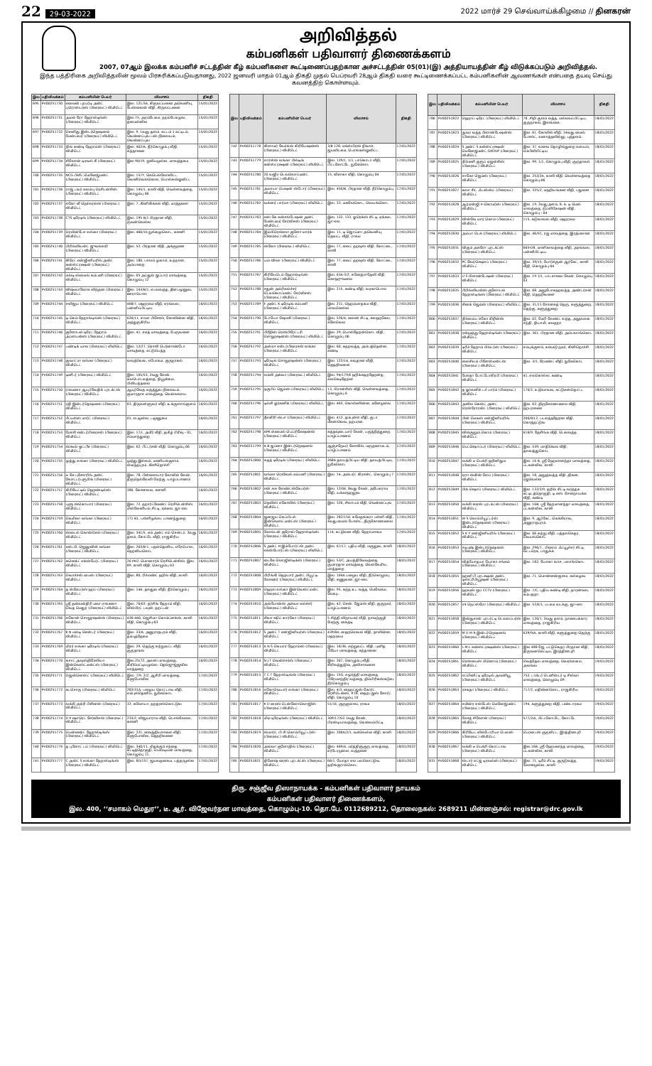22 29-03-2022
2022 மார்ச் 29 செவ்வாய்க்கிழமை // தினகரன்
அறிவித்தல்
கம்பனிகள் பதிவாளர் திணைக்களம்
2007, 07ஆம் இலக்க கம்பனிச் சட்டத்தின் கீழ் கம்பனிகளை கூட்டிணைப்பதற்கான அச்சட்டத்தின் 05(01)(இ) அத்தியாயத்தின் கீழ் விடுக்கப்படும் அறிவித்தல்.
இந்த பத்திரிகை அறிவித்தலின் மூலம் பிரசுரிக்கப்படுவதானது, 2022 ஜனவரி மாதம் 01ஆம் திகதி முதல் பெப்ரவரி 28ஆம் திகதி வரை கூட்டிணைக்கப்பட்ட கம்பனிகளின் ஆவணங்கள் என்பதை தயவு செய்து கவனத்திற் கொள்ளவும்.
| இல | பதிவிலக்கம் | கம்பனியின் பெயர் | விலாசம் | திகதி |
| --- | --- | --- | --- | --- |
| 695 | PV00251730 | எலைன் புரபர்டி அன்ட் புரொஸ்பர்ஸ் (பிரைவட்) லிமிடெட் | இல. 121/3A, கிருலப்பனை அவெனியு, பேஸ்லைன் வீதி, கிருலப்பனை | 15/01/2022 |
| 696 | PV00251731 | அமல் ரோ ஹோல்டிங்ஸ் (பிரைவட்) லிமிடெட் | இல.75, அரம்பேகம, ஹம்பேகமுவ, தனமல்வில | 15/01/2022 |
| 697 | PV00251732 | செனிது இன்டர்நெஷனல் மேன்பவர் (பிரைவட்) லிமிடெட் | இல. 9, 1வது தளம், கட்டம் 1 கட்டிடம், வென்னப்புவ பஸ் நிலையம், வென்னப்புவ | 15/01/2022 |
| 698 | PV00251733 | நிவ் கண்டி ஹோம்ஸ் (பிரைவட்) லிமிடெட் | இல. 402/A, நீர்கொழும்பு வீதி, கந்தானை | 15/01/2022 |
| 699 | PV00251734 | சிலோன் டிரவல் கீ (பிரைவட்) லிமிடெட் | இல 90/19, ஒலியமுல்ல, மாவத்தகம | 15/01/2022 |
| 700 | PV00251735 | NCG பிலீட் மெனேஜ்மன்ட் (பிரைவட்) லிமிடெட் | இல. 157Y, கெபெல்லோவிட்ட, வெனிவெல்கொல, பொல்கஸ்ஓவிட்ட | 15/01/2022 |
| 701 | PV00251736 | ராஜ் டவர் கலம்பு ரெசிடன்சிஸ் (பிரைவட்) லிமிடெட் | இல. 145/1, காலி வீதி, வெள்ளவத்தை, கொழும்பு 06 | 15/01/2022 |
| 702 | PV00251737 | எகோ வீ நெச்சுரல்ஸ் (பிரைவட்) லிமிடெட் | இல. 7, கினிகிக்கல் வீதி, மாத்தளை | 15/01/2022 |
| 703 | PV00251738 | CTS டிரேடிங் (பிரைவட்) லிமிடெட் | இல. 195 B/1 பிரதான வீதி, ருவன்வெல்ல | 15/01/2022 |
| 704 | PV00251739 | ரெயின்போ லங்கா (பிரைவட்) லிமிடெட் | இல. 460/1b நுங்கமுகொட, களனி | 15/01/2022 |
| 705 | PV00251740 | பிரில்லியன்ட் ஜுவல்லரி (பிரைவட்) லிமிடெட் | இல. 52, பிரதான வீதி, அக்குறண | 15/01/2022 |
| 706 | PV00251741 | கிரேட் என்ஜினியரிங் அன்ட் கன்ஸ்ட்ரக்ஷன் (பிரைவட்) லிமிடெட் | இல. 180, பாலம் முகாம், உஹான, அம்பாறை | 15/01/2022 |
| 707 | PV00251742 | மல்டி ஸ்மைல் கம்பனி (பிரைவட்) லிமிடெட் | இல. 05 அப்துல் ஜப்பார் மாவத்தை, கொழும்பு 12 | 15/01/2022 |
| 708 | PV00251743 | விஷ்வாலோக விந்தன (பிரைவட்) லிமிடெட் | இல. 143/B/1, எபலவத்த, தீனபமுனுவ, ஊராபொல | 15/01/2022 |
| 709 | PV00251744 | சவிஜய (பிரைவட்) லிமிடெட் | 468/7, மஹரகம வீதி, எரவ்வல, பன்னிப்பிட்டிய. | 16/01/2022 |
| 710 | PV00251745 | டி.கெம் ஹோல்டிங்ஸ் (பிரைவட்) லிமிடெட் | 626/11, சாமா பிளேஸ், கோவின்ன வீதி, அத்துருகிரிய | 16/01/2022 |
| 711 | PV00251746 | குளோபல் டிரேட் ஹோம் அப்ளயன்ஸ் (பிரைவட்) லிமிடெட் | இல. 41, சமத் மாவத்தை, பேருவளை | 16/01/2022 |
| 712 | PV00251747 | பண்டிக் யால (பிரைவட்) லிமிடெட் | இல. 12/27, ரொலி பெர்னாண்டோ மாவத்தை, கட்டுபெத்த | 16/01/2022 |
| 713 | PV00251748 | குவாட்ரா லங்கா (பிரைவட்) லிமிடெட் | வலத்வெவ, எபோகம, குருநாகல் | 16/01/2022 |
| 714 | PV00251749 | டினீடர் (பிரைவட்) லிமிடெட் | இல. 105/53, 2வது லேன், கலபொடவத்தை, நியூன்கம, பிலியந்தலை | 16/01/2022 |
| 715 | PV00251750 | ராவணா ஆயுர்வேதிக் புரடக்ட்ஸ் (பிரைவட்) லிமிடெட் | ஆயுர்வேத மருத்துவ நிலையம், குமாரதாச மாவத்தை, வெல்லவாய | 16/01/2022 |
| 716 | PV00251751 | ரதி இன்டர்நெஷனல் (பிரைவட்) லிமிடெட் | 03, திருவள்ளுவர் வீதி, உக்குளாங்குளம் | 16/01/2022 |
| 717 | PV00251752 | பீப்பள்ஸ் மார்ட் (பிரைவட்) லிமிடெட் | 01, எபமுல்ல, பமுனுகம | 16/01/2022 |
| 718 | PV00251753 | மோசி என்டர்பிரைசஸ் (பிரைவட்) லிமிடெட் | இல. 17/c, அமீர் வீதி, தமிழ் பிரிவு - 01, சம்மாந்துறை | 16/01/2022 |
| 719 | PV00251754 | ஸ்கூல் ஒப் பீச (பிரைவட்) லிமிடெட் | இல. 62, பீட்டர்சன் வீதி, கொழும்பு 06 | 16/01/2022 |
| 720 | PV00251755 | முத்து லங்கா (பிரைவட்) லிமிடெட் | முத்து இல்லம், மணியங்குளம், ஸ்கந்தபுரம், கிளிநொச்சி | 16/01/2022 |
| 721 | PV00251756 | டீ கே புளோரிங் அன்ட் வோட்டர்புரூபிங் (பிரைவட்) லிமிடெட் | இல. 78, பிள்ளையார் கோவில் லேன், திருநெல்வேலி மேற்கு, யாழ்ப்பாணம் | 16/01/2022 |
| 722 | PV00251757 | கிரியேட்டிவ் ஹெண்டில்ஸ் (பிரைவட்) லிமிடெட் | 380, கோனவல, களனி | 16/01/2022 |
| 723 | PV00251758 | புளு ஸ்கொயார் (பிரைவட்) லிமிடெட் | இல. 72, ஹார்ட்லேண்ட் ரெசிடென்சிஸ், மில்லேனியம் சிட்டி, ஏக்கல, ஜா-எல | 16/01/2022 |
| 724 | PV00251759 | கெமிலா லங்கா (பிரைவட்) லிமிடெட் | 171 B1, பள்ளிமுல்ல, பாணந்துறை | 16/01/2022 |
| 725 | PV00251760 | ஸ்டைல் கொன்செல் (பிரைவட்) லிமிடெட் | இல. 341/5, எம் அன்ட் எம் சென்டர், 2வது தளம், கோட்டே வீதி, ராஜகிரிய | 16/01/2022 |
| 726 | PV00251761 | எஸ்.பி. ஜெனுவின் லங்கா (பிரைவட்) லிமிடெட் | இல. 263/B-1, பதல்தெனிய, எரேபொல, எஹலியகொட | 16/01/2022 |
| 727 | PV00251762 | கனெக்ட் எக்ஸ்பேர்ட் (பிரைவட்) லிமிடெட் | 26 PH2, மொனார்க் ரெசிடென்சிஸ், இல. 89, காலி வீதி, கொழும்பு 03 | 16/01/2022 |
| 728 | PV00251763 | வொச்சஸ் பைஸ் (பிரைவட்) லிமிடெட் | இல. 80, ரிச்மண்ட் ஹில் வீதி, காலி | 16/01/2022 |
| 729 | PV00251764 | த ஸ்கேபர்ஸ் ஹப் (பிரைவட்) லிமிடெட் | இல. 14A, தலதுவ வீதி, நீர்கொழும்பு | 16/01/2022 |
| 730 | PV00251765 | ஸ்ரீ தன்வன்திரி மகா ராவணா வெத மெதுர (பிரைவட்) லிமிடெட் | இல. 76/02, நர்சிங் ஹோம் வீதி, வில்பிரட் டவுன், ஹட்டன் | 16/01/2022 |
| 731 | PV00251766 | எகோன் சொலூஷன்ஸ் (பிரைவட்) லிமிடெட் | 436-440, ஜெசிமா கொம்ப்ளக்ஸ், காலி வீதி, கொழும்பு-03 | 16/01/2022 |
| 732 | PV00251767 | K N மல்டி சென்டர் (பிரைவட்) லிமிடெட் | இல. 33/A, அனுராதபுரம் வீதி, தம்புத்தேகம | 16/01/2022 |
| 733 | PV00251769 | மிரர் லங்கா டிரேடிங் (பிரைவட்) லிமிடெட் | இல. 29, தெற்கு சுற்றுவட்ட வீதி, குருநாகல் | 16/01/2022 |
| 734 | PV00251770 | கசாட் அவுஸ்திரேலியா இன்வெஸ்ட்மன்ட்ஸ் (பிரைவட்) லிமிடெட் | இல.25/72, அலஸ் மாவத்தை, கிரிமெட்டியமுல்ல, தெல்ஜுஜ்ஜவில மாத்தறை | 16/01/2022 |
| 735 | PV00251771 | ஜென்னெஸ்ட் (பிரைவட்) லிமிடெட் | இல. 7/9, 2/2, ஆசிரி மாவத்தை, களுபோவில | 17/01/2022 |
| 736 | PV00251772 | கடசொரு (பிரைவட்) லிமிடெட் | 283/31A, பழைய கொட்டாவ வீதி, எம்புல்தெனிய, நுகேகொட | 17/01/2022 |
| 737 | PV00251773 | லக்கி அக்ரி பிசினஸ் (பிரைவட்) லிமிடெட் | 32, கலோயா, ஹதரஸ்கொட்டுவ | 17/01/2022 |
| 738 | PV00251774 | D P ஷாரெட் சேர்விசஸ் (பிரைவட்) லிமிடெட் | 233/2, விஜயாராம வீதி, பொல்லேகல, களனி | 17/01/2022 |
| 739 | PV00251775 | பென்னன்ட் ஹோல்டிங்ஸ் (பிரைவட்) லிமிடெட் | இல. 221, வைத்தியசாலை வீதி, களுபோவில, தெஹிவளை | 17/01/2022 |
| 740 | PV00251776 | த புளோட் பப் (பிரைவட்) லிமிடெட் | இல. 340/11, மிதக்கும் சந்தை கட்டித்தொகுதி, பெஸ்டியன் மாவத்தை, கொழும்பு 11, | 17/01/2022 |
| 741 | PV00251777 | C அன்ட் S லங்கா ஹோல்டிங்ஸ் (பிரைவட்) லிமிடெட் | இல. 8D/157, ஜயவதனகம, பத்தரமுல்ல | 17/01/2022 |
| இல | பதிவிலக்கம் | கம்பனியின் பெயர் | விலாசம் | திகதி |
| --- | --- | --- | --- | --- |
| 742 | PV00251778 | கிளாமர் வேர்க்ஸ் கிரியேஷன்ஸ் (பிரைவட்) லிமிடெட் | 3/B 128, எக்ஸ்பிரஸ் நிவாச, ஜயவிபகம, பொல்கஸ்ஓவிட்ட. | 17/01/2022 |
| 743 | PV00251779 | சார்ள்ஸ் லங்கா பில்டிங் கன்ஸ்ட்ரக்ஷன் (பிரைவட்) லிமிடெட் | இல. 129/1, 1/1, பாகொடா வீதி, பிட்டகோட்டே, நுகேகொட | 17/01/2022 |
| 744 | PV00251780 | 20 வஜிர டெவலொப்மன்ட் (பிரைவட்) லிமிடெட் | 15, விசாகா வீதி, கொழும்பு 04 | 17/01/2022 |
| 745 | PV00251781 | அமாயா பெஷன் ஸ்டோர் (பிரைவட்) லிமிடெட் | இல. 450/B, பிரதான வீதி, நீர்கொழும்பு | 17/01/2022 |
| 746 | PV00251782 | வக்னர் பார்மா (பிரைவட்) லிமிடெட் | இல. 33, மகலேகொட, வெயங்கொட | 17/01/2022 |
| 747 | PV00251783 | எஸ் கே கன்சல்டேஷன் அன்ட் மேன்பவர் சேர்விசஸ் (பிரைவட்) லிமிடெட் | இல. 132, 133, ஓரெக்ஸ் சிட்டி, ஏக்கல, ஜா-எல. | 17/01/2022 |
| 748 | PV00251784 | இம்பிரெஸ்ஸா குளோ மார்க் (பிரைவட்) லிமிடெட் | இல. 11, டி ஜொய்சா அவெனியு, தெவட்ட வீதி, ராகம | 17/01/2022 |
| 749 | PV00251785 | ஸ்லோ (பிரைவட்) லிமிடெட் | இல. 77, லைட் ஹவுஸ் வீதி, கோட்டை, காலி | 17/01/2022 |
| 750 | PV00251786 | யம் விலா (பிரைவட்) லிமிடெட் | இல. 77, லைட் ஹவுஸ் வீதி, கோட்டை, காலி | 17/01/2022 |
| 751 | PV00251787 | கிரியேடெம் ஹோல்டிங்ஸ் (பிரைவட்) லிமிடெட் | இல. 63A-3/2, சுனேத்ராதேவி வீதி, கொஹுவலை | 17/01/2022 |
| 752 | PV00251788 | சதுன் அக்ரிகல்ச்சர் டெவலொப்மன்ட் சேர்விசஸ் (பிரைவட்) லிமிடெட் | இல. 215, கண்டி வீதி, வரகாபொல | 17/01/2022 |
| 753 | PV00251789 | F அன்ட் K டிரேடிங் கம்பனி (பிரைவட்) லிமிடெட் | இல. 211, ஹெம்மாதகம வீதி, மாவனெல்ல | 17/01/2022 |
| 754 | PV00251790 | டோயோ ஷோகி (பிரைவட்) லிமிடெட் | இல. 520/4, லைன் சிட்டி, கலஹகேல, கலேவெல | 17/01/2022 |
| 755 | PV00251791 | பிரீதிஸ் ரெஸ்பிரேட்டரி சொலூஷன்ஸ் (பிரைவட்) லிமிடெட் | இல. 29, பொல்ஹேன்கொட வீதி, கொழும்பு 06 | 17/01/2022 |
| 756 | PV00251792 | அஸ்ரா என்டர்பிரைசஸ் லங்கா (பிரைவட்) லிமிடெட் | இல. 60, கஹவத்த, அம்பத்தென்ன, கண்டி | 17/01/2022 |
| 757 | PV00251793 | டிரேடிங் சொலூஷன்ஸ் (பிரைவட்) லிமிடெட் | இல. 122/1A, கவுதான வீதி, தெஹிவளை | 17/01/2022 |
| 758 | PV00251794 | எம்வி அக்வா (பிரைவட்) லிமிடெட் | இல. 94/179/E ஹிக்கஹஹேன்த, கலகெடிஹேன | 17/01/2022 |
| 759 | PV00251795 | நகுபிப் ஜெம்ஸ் (பிரைவட்) லிமிடெட் | 13, பிரான்சிஸ் வீதி, வெள்ளவத்தை, கொழும்பு 6 | 17/01/2022 |
| 760 | PV00251796 | டில்சி ஓர்கனிக் (பிரைவட்) லிமிடெட் | இல. 463, கொஸ்ஸின்ன, கனேமுல்ல | 17/01/2022 |
| 761 | PV00251797 | நீலகிரி ஸ்பா (பிரைவட்) லிமிடெட் | இல. 412, தம்புள்ள வீதி, குடா மீகஸ்வெவ, ஹபரன. | 17/01/2022 |
| 762 | PV00251798 | APK ஸ்மைல் பெப்ரிகேஷன்ஸ் (பிரைவட்) லிமிடெட் | கந்தவுடையார் லேன், பருத்தித்துறை, யாழ்ப்பாணம் | 17/01/2022 |
| 763 | PV00251799 | A B ஜப்னா இன்டர்நெஷனல் (பிரைவட்) லிமிடெட் | ஆஞ்சநேயர் கோவில், மருதனாமடம், யாழ்ப்பாணம் | 17/01/2022 |
| 764 | PV00251800 | சுதத் டிரேடிங் (பிரைவட்) லிமிடெட் | 268A தலபத்பிட்டிய வீதி, தலபத்பிட்டிய, நுகேகொட | 17/01/2022 |
| 765 | PV00251801 | லங்கா ரெவிவல் கம்பனி (பிரைவட்) லிமிடெட் | இல. 14, அல்பர்ட் கிரசன்ட், கொழும்பு 7 | 17/01/2022 |
| 766 | PV00251802 | என் சுசு லேண்ட்ஸ்கேபர்ஸ் (பிரைவட்) லிமிடெட் | இல. 12/04, 8வது லேன், அபேகராம வீதி, யக்காஹலுவ | 17/01/2022 |
| 767 | PV00251803 | நெவிஸ் எகோவில் (பிரைவட்) லிமிடெட் | இல. 320, சிலாபம் வீதி, வென்னப்புவ | 17/01/2022 |
| 768 | PV00251804 | ஜனஜய கெப்பிடல் இன்வெஸ்ட்மன்ட்ஸ் (பிரைவட்) லிமிடெட் | இல. 282/150, சுமேதங்கரா பள்ளி வீதி, 4வது மைல் போஸ்ட், திருகோணமலை | 17/01/2022 |
| 769 | PV00251805 | கோல்டன் குரோவ் ஹோல்டிங்ஸ் (பிரைவட்) லிமிடெட் | 114, கட்டுவன வீதி, ஹோமாகம. | 17/01/2022 |
| 770 | PV00251806 | S அன்ட் H இம்போர்ட்ஸ் அன்ட் எக்ஸ்போர்ட்ஸ் (பிரைவட்) லிமிடெட் | இல. 67/17, புதிய வீதி, மகுலுவ, காலி | 18/01/2022 |
| 771 | PV00251807 | டைகே லொஜிஸ்டிக்ஸ் (பிரைவட்) லிமிடெட் | இல. 53/C, அயந்திவேவத்தை, குமாரதாச மாவத்தை, வெல்வேரிய, மாத்தறை | 18/01/2022 |
| 772 | PV00251808 | பிரிங்கி ஹெயார் அன்ட் பியூட்டி கோணர் (பிரைவட்) லிமிடெட் | இல. 104A பழைய வீதி, நீர்கொழும்பு வீதி, கணுவன, ஜா-எல. | 18/01/2022 |
| 773 | PV00251809 | ஹெல லங்கா இன்வெஸ்ட்மன்ட் (பிரைவட்) லிமிடெட் | இல. 95, கந்த உட வத்த, மெலேகம, வேவுட | 18/01/2022 |
| 774 | PV00251810 | அல்போன்ஸ் அக்வா கல்ச்சர் (பிரைவட்) லிமிடெட் | இல. 42, சென். ஜேம்ஸ் வீதி, குருநகர், யாழ்ப்பாணம் | 18/01/2022 |
| 775 | PV00251811 | சிவா ஷிப் கார்கோ (பிரைவட்) லிமிடெட் | 5 சித்தி விநாயகர் வீதி, நாவற்குழி மேற்கு, கைதடி | 18/01/2022 |
| 776 | PV00251812 | S அன்ட் T என்ஜினியர்ஸ் (பிரைவட்) லிமிடெட் | 439/8A, ஹைலெவல் வீதி, நாவின்ன, மஹரகம | 18/01/2022 |
| 777 | PV00251813 | A N S கெயார் ஹோம்ஸ் (பிரைவட்) லிமிடெட் | இல. 16/36, சுற்றுவட்ட வீதி, புனித பியோ மாவத்தை, கந்தானை | 18/01/2022 |
| 778 | PV00251814 | N J T வென்ச்சர்ஸ் (பிரைவட்) லிமிடெட் | இல. 307, கொழும்பு வீதி, கிரிவத்துடுவ, அவிசாவளை | 18/01/2022 |
| 779 | PV00251815 | T C T ஹோல்டிங்ஸ் (பிரைவட்) லிமிடெட் | இல. 15G, சமுர்த்தி மாவத்தை, பிரேமசந்திர வத்தை, திம்பிரிகஸ்கடுவ, நீர்கொழும்பு | 18/01/2022 |
| 780 | PV00251816 | எகோவெயார் லங்கா (பிரைவட்) லிமிடெட் | இல. 4/3, ஹைட்ஜஸ் கோர்ட் ரெசிடென்ஸ், #18, ஹைட்ஜஸ் கோர்ட் வீதி, கொழும்பு 10 | 18/01/2022 |
| 781 | PV00251817 | K D ரைஸ் டென்னோலொஜிஸ் (பிரைவட்) லிமிடெட் | 51/1E, குருகுலாவ, ராகம | 18/01/2022 |
| 782 | PV00251818 | மிம் டிரேடிங்ஸ் (பிரைவட்) லிமிடெட் | 309/17/G3 1வது லேன், பிரன்டியாவத்தை, வெல்லம்பிட்டி | 18/01/2022 |
| 783 | PV00251819 | ஸ்மார்ட் பி சி கொம்பியூட்டர்ஸ் (பிரைவட்) லிமிடெட் | இல. 200A/2/1, வக்வெல்ல வீதி, காலி | 18/01/2022 |
| 784 | PV00251820 | அவ்வா குளோதிங் (பிரைவட்) லிமிடெட் | இல. 469/A, மர்த்திஞ்குரு மாவத்தை, எர்டேரமுல்ல, வத்தளை | 18/01/2022 |
| 785 | PV00251821 | தினேஷ் ரைஸ் புரடக்ட்ஸ் (பிரைவட்) லிமிடெட் | 66/1, யோதா எல பலகொட்டுவ, ஹிங்குராக்கொட | 18/01/2022 |
| இல | பதிவிலக்கம் | கம்பனியின் பெயர் | விலாசம் | திகதி |
| --- | --- | --- | --- | --- |
| 786 | PV00251822 | ஹொப் டிரேட் (பிரைவட்) லிமிடெட் | 78, சிறி குளம் வத்த, மல்லவப்பிட்டிய, குருநாகல், இலங்கை. | 18/01/2022 |
| 787 | PV00251823 | நுவர வத்த பிளான்டேஷன்ஸ் (பிரைவட்) லிமிடெட் | இல. 61, கோவில் வீதி, 14வது மைல் போஸ்ட், வனாத்தவில்லு, புத்தளம். | 18/01/2022 |
| 788 | PV00251824 | S அன்ட் S கன்ஸ்ட்ரக்ஷன் மெனேஜ்மன்ட் GROUP (பிரைவட்) லிமிடெட் | இல. 37, வனவ தொழில்துறை வலயம், எம்பிலிபிட்டிய | 18/01/2022 |
| 789 | PV00251825 | நிர்மனி குரூப் ஏஜன்சிஸ் (பிரைவட்) லிமிடெட் | இல. 99, 1/1, கொழும்பு வீதி, குருநாகல் | 18/01/2022 |
| 790 | PV00251826 | சாகோ ஜெம்ஸ் (பிரைவட்) லிமிடெட் | இல. 253/2A, காலி வீதி, வெள்ளவத்தை கொழும்பு-06 | 18/01/2022 |
| 791 | PV00251827 | கலா சிட் .ஃபஸ்ஸ்ட் (பிரைவட்) லிமிடெட் | இல. 325/2, மஹியங்கன வீதி, பதுளை | 18/01/2022 |
| 792 | PV00251828 | ஆர்மன்ஜி ஈ-கொமர்ஸ் (பிரைவட்) லிமிடெட் | இல. 19, 2வது தளம், R. A. டி மெல் மாவத்தை, டுப்ளிகேஷன் வீதி, கொழும்பு - 04 | 18/01/2022 |
| 793 | PV00251829 | வின்வே மார் கொம் (பிரைவட்) லிமிடெட் | 115, கடுவாவல வீதி, மஹரகம | 18/01/2022 |
| 794 | PV00251830 | அம்பா டெக் (பிரைவட்) லிமிடெட் | இல. 46/5C, ரஜ மாவத்தை, இரத்மலான | 18/01/2022 |
| 795 | PV00251831 | விகும் அக்ரோ புரடக்ட்ஸ் (பிரைவட்) லிமிடெட் | 665-D8, மாளிகாவத்தை வீதி, அரவ்வல, பன்னிபிட்டிய. | 18/01/2022 |
| 796 | PV00251832 | PC வேர்க்ஷொப் (பிரைவட்) லிமிடெட் | இல. 39/15, போர்ச்சூன் ஆர்கேட், காலி வீதி, கொழும்பு-04 | 18/01/2022 |
| 797 | PV00251833 | U S பிளான்டேஷன் (பிரைவட்) லிமிடெட் | இல. 19 1/1, பாடசாலை லேன், கொழும்பு 03 | 18/01/2022 |
| 798 | PV00251835 | பிரில்லியன்ஸ் குளோபல் ஹோல்டிங்ஸ் (பிரைவட்) லிமிடெட் | இல. 68, அலுபோகஹவத்த, அண்டர்சன் வீதி, தெஹிவளை | 18/01/2022 |
| 799 | PV00251836 | சினக் ஜெம்ஸ் (பிரைவட்) லிமிடெட் | இல. 31/11 சோனகத் தெரு, களுத்துறை, தெற்கு, களுத்துறை. | 18/01/2022 |
| 800 | PV00251837 | நில்லம்ப எகோ கிறீன்ஸ் (பிரைவட்) லிமிடெட் | இல. 02, மேரி லேண்ட் வத்த, அலுவலக சந்தி, நியாமி, கலஹா | 18/01/2022 |
| 801 | PV00251838 | ரன்முத்து ஹோல்டிங்ஸ் (பிரைவட்) லிமிடெட் | இல. 361, பிரதான வீதி, அம்பலாங்கொட | 18/01/2022 |
| 802 | PV00251839 | டிரீம் ஹோம் பில்டர்ஸ் (பிரைவட்) லிமிடெட் | சம்புக்குளம், கல்மடு நகர், கிளிநொச்சி | 18/01/2022 |
| 803 | PV00251840 | லைசியம் பிளேஸ்மன்ட்ஸ் (பிரைவட்) லிமிடெட் | இல. 3/1, ரேமண்ட் வீதி, நுகேகொட | 18/01/2022 |
| 804 | PV00251841 | மோதா போட்டோகிரபி (பிரைவட்) லிமிடெட் | 41, எலகொல்ல, கண்டி | 18/01/2022 |
| 805 | PV00251842 | த ஓர்கனிக் டச் பார்ம் (பிரைவட்) லிமிடெட் | 170/2, உடுவாவல, கட்டுகஸ்தொட்ட | 18/01/2022 |
| 806 | PV00251843 | அலில கெஸ்ட் அன்ட் ரெஸ்ரோரன்ட் (பிரைவட்) லிமிடெட் | இல. 62, திருகோணமலை வீதி, ஹபரணை | 18/01/2022 |
| 807 | PV00251844 | பின் மெகஸ் என்ஜினியரிங் (பிரைவட்) லிமிடெட் | 206/8/12, படலந்தஹேன வீதி, கொத்தட்டுவ | 18/01/2022 |
| 808 | PV00251845 | விளகுலும்.கொம் (பிரைவட்) லிமிடெட் | 616/9, தேசிங்க வீதி, பெலவத்த | 18/01/2022 |
| 809 | PV00251846 | பெட்ஷொப்பர் (பிரைவட்) லிமிடெட் | இல. 539, மாதிவெல வீதி, தலவத்துகொட | 18/01/2022 |
| 810 | PV00251847 | லக்கி டீ பெக்ரி ஹினிதும (பிரைவட்) லிமிடெட் | இல. 16 B, ஸ்ரீ ஹேமானந்தா மாவத்தை, படகன்வில, காலி | 18/01/2022 |
| 811 | PV00251848 | ஏரா ஸ்கின் லேப் (பிரைவட்) லிமிடெட் | இல. 18, அலுத்வத்த வீதி, திகன, ரஜவெல்ல | 18/01/2022 |
| 812 | PV00251849 | பிக் ஷொப் (பிரைவட்) லிமிடெட் | இல. 132/2/9, ஹில் சிட்டி வர்த்தக கட்டிடத்தொகுதி, டி.எஸ். சேனநாயக்க வீதி, கண்டி | 18/01/2022 |
| 813 | PV00251850 | லக்கி ரைஸ் புரடக்ட்ஸ் (பிரைவட்) லிமிடெட் | இல. 16B, ஸ்ரீ ஹேமானந்தா மாவத்தை, படகன்வில, காலி | 18/01/2022 |
| 814 | PV00251851 | W S கொம்பியூட்டர்ஸ் இன்டர்நெஷனல் (பிரைவட்) லிமிடெட் | இல. 9, ஆர்கேட், கெக்கிராவ, அனுராதபுரம், | 18/01/2022 |
| 815 | PV00251852 | S K Y என்ஜினியரிங் (பிரைவட்) லிமிடெட் | இல. 06 சுற்று வீதி, பத்தலகெதர, வெயங்கொட | 18/01/2022 |
| 816 | PV00251853 | ஈடிபுஷ் இன்டர்நெஷனல் (பிரைவட்) லிமிடெட் | இல. 296/7 , பிரைம் .ஃப்யூச்சர் சிட்டி, வட்டரெக, பாதுக்க | 18/01/2022 |
| 817 | PV00251854 | வித்யோதயா யோகா சங்கம் (பிரைவட்) லிமிடெட் | இல. 182, யோகா வாச, பலாங்கொட | 18/01/2022 |
| 818 | PV00251855 | ஹனி பீ புரடக்ஷன் அன்ட் டிஸ்ட்ரிபியூஷன் (பிரைவட்) லிமிடெட் | இல. 71, மொன்னன்குளம, கல்கமுவ | 18/01/2022 |
| 819 | PV00251856 | ஹவுஸ் ஒப் CCTV (பிரைவட்) லிமிடெட் | இல. 7/C, புதிய கண்டி வீதி, நாரன்வல, கம்பஹா | 18/01/2022 |
| 820 | PV00251857 | V4 நெட்ஸ்ரோ (பிரைவட்) லிமிடெட் | இல. 52/E/1, படகம வடக்கு, ஜா-எல | 18/01/2022 |
| 821 | PV00251858 | இன்துசான் புரபர்ட்டி டெவலப்பர்ஸ் (பிரைவட்) லிமிடெட் | இல. 120/1, 3வது தளம், நாணயக்கார மாவத்தை, ராஜகிரிய | 18/01/2022 |
| 822 | PV00251859 | M D M R இன்டர்நெஷனல் (பிரைவட்) லிமிடெட் | 639/9/A, காலி வீதி, களுத்துறை தெற்கு | 18/01/2022 |
| 823 | PV00251860 | L.M.L கன்ஸ்ட்ரக்ஷன்ஸ் (பிரைவட்) லிமிடெட் | இல 488 ஜே, பட்டுகெதர பிரதான வீதி, திருவனகெட்டிய, இரத்தினபுரி | 18/01/2022 |
| 824 | PV00251861 | ரெஸ்பைஸ் பினொம் (பிரைவட்) லிமிடெட் | வெத்தேவ மாவத்தை, வெரல்லகம, அலவ்வ | 19/01/2022 |
| 825 | PV00251862 | எப்பினிட்டி டிரேடிங் அவனியூ (பிரைவட்) லிமிடெட் | 752, டாக்டர் டெனிஸ்டர் டி சில்வா மாவத்தை, கொழும்பு 09. | 19/01/2022 |
| 826 | PV00251863 | ரசகதா (பிரைவட்) லிமிடெட் | 717/2, மதின்னகொட, ராஜகிரிய | 19/01/2022 |
| 827 | PV00251864 | சமின்ர எஸ்டேஸ் மெனேஜ்மன்ட் (பிரைவட்) லிமிடெட் | 194, களுத்துறை வீதி, பண்டாரகம | 19/01/2022 |
| 828 | PV00251865 | சேசத் சிலோன் (பிரைவட்) லிமிடெட் | 577/2/A, பிட்டகோட்டே, கோட்டே | 19/01/2022 |
| 829 | PV00251866 | கிரியேட் விக்டோரியா பெலஸ் (பிரைவட்) லிமிடெட் | பெரடைஸ் குருவிட்ட, இரத்தினபுரி | 19/01/2022 |
| 830 | PV00251867 | லக்கி டீ பெக்ரி கொட்டாவ (பிரைவட்) லிமிடெட் | இல.16B, ஸ்ரீ ஹேமனந்த மாவத்தை, படகன்வில, காலி | 19/01/2022 |
| 831 | PV00251868 | ஸ்டார் எட்ஜ் டிரவல்ஸ் (பிரைவட்) லிமிடெட் | இல. 71, டிரீம் சிட்டி, குருடுவத்த, கோனமுல்ல, காலி | 19/01/2022 |
திரு. சஞ்ஜீவ திஸாநாயக்க - கம்பனிகள் பதிவாளர் நாயகம்
கம்பனிகள் பதிவாளர் திணைக்களம்,
இல. 400, ‘‘சமாகம் மெதுர’’, டீ. ஆர். விஜேவர்தன மாவத்தை, கொழும்பு-10. தொ.பே. 0112689212, தொலைநகல்: 2689211 மின்னஞ்சல்: registrar@drc.gov.lk